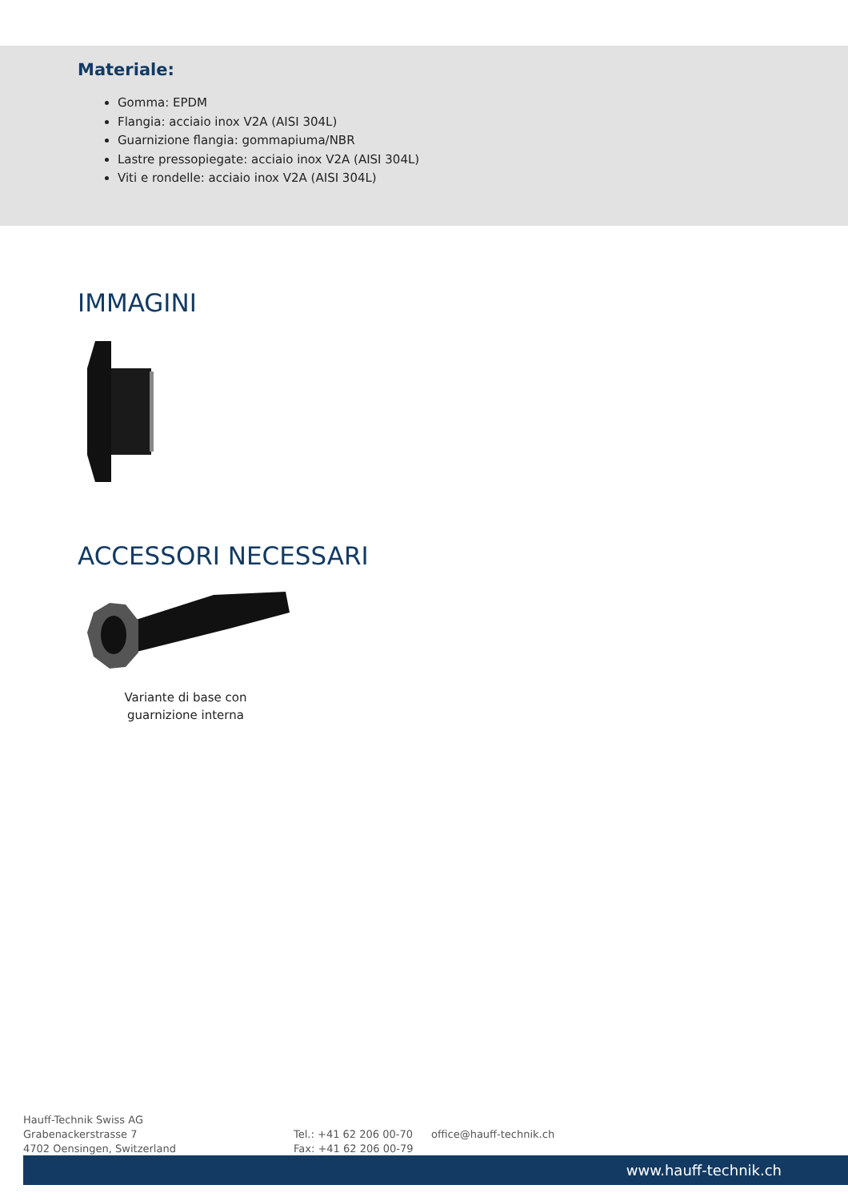Materiale:
Gomma: EPDM
Flangia: acciaio inox V2A (AISI 304L)
Guarnizione flangia: gommapiuma/NBR
Lastre pressopiegate: acciaio inox V2A (AISI 304L)
Viti e rondelle: acciaio inox V2A (AISI 304L)
IMMAGINI
ACCESSORI NECESSARI
Variante di base con guarnizione interna
Hauff-Technik Swiss AG
Grabenackerstrasse 7
4702 Oensingen, Switzerland
Tel.: +41 62 206 00-70
Fax: +41 62 206 00-79
office@hauff-technik.ch
www.hauff-technik.ch